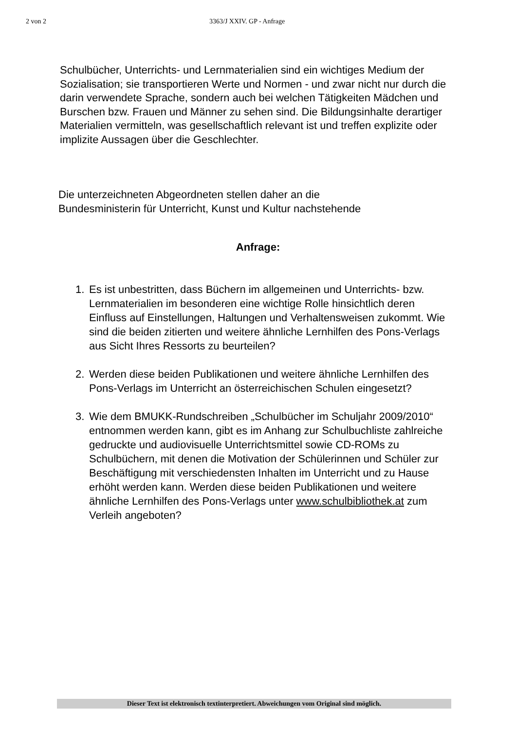2 von 2 3363/J XXIV. GP - Anfrage
Schulbücher, Unterrichts- und Lernmaterialien sind ein wichtiges Medium der Sozialisation; sie transportieren Werte und Normen - und zwar nicht nur durch die darin verwendete Sprache, sondern auch bei welchen Tätigkeiten Mädchen und Burschen bzw. Frauen und Männer zu sehen sind. Die Bildungsinhalte derartiger Materialien vermitteln, was gesellschaftlich relevant ist und treffen explizite oder implizite Aussagen über die Geschlechter.
Die unterzeichneten Abgeordneten stellen daher an die
Bundesministerin für Unterricht, Kunst und Kultur nachstehende
Anfrage:
1. Es ist unbestritten, dass Büchern im allgemeinen und Unterrichts- bzw. Lernmaterialien im besonderen eine wichtige Rolle hinsichtlich deren Einfluss auf Einstellungen, Haltungen und Verhaltensweisen zukommt. Wie sind die beiden zitierten und weitere ähnliche Lernhilfen des Pons-Verlags aus Sicht Ihres Ressorts zu beurteilen?
2. Werden diese beiden Publikationen und weitere ähnliche Lernhilfen des Pons-Verlags im Unterricht an österreichischen Schulen eingesetzt?
3. Wie dem BMUKK-Rundschreiben „Schulbücher im Schuljahr 2009/2010“ entnommen werden kann, gibt es im Anhang zur Schulbuchliste zahlreiche gedruckte und audiovisuelle Unterrichtsmittel sowie CD-ROMs zu Schulbüchern, mit denen die Motivation der Schülerinnen und Schüler zur Beschäftigung mit verschiedensten Inhalten im Unterricht und zu Hause erhöht werden kann. Werden diese beiden Publikationen und weitere ähnliche Lernhilfen des Pons-Verlags unter www.schulbibliothek.at zum Verleih angeboten?
Dieser Text ist elektronisch textinterpretiert. Abweichungen vom Original sind möglich.